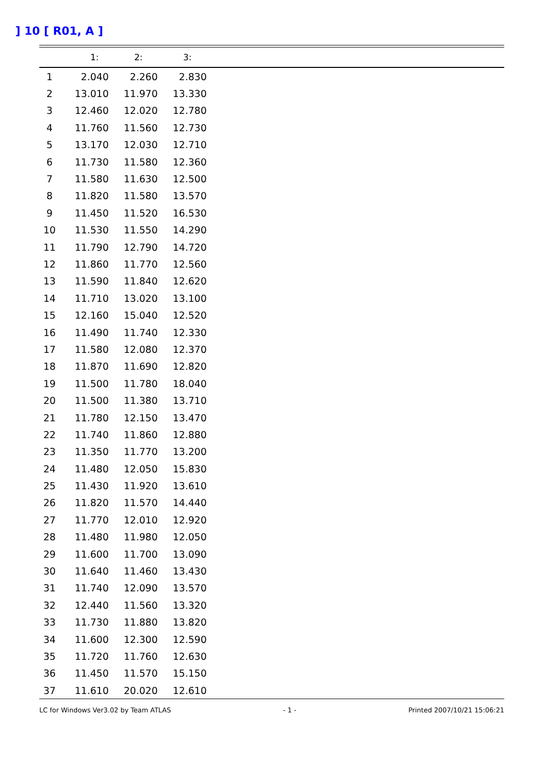] 10 [ R01, A ]
| | 1: | 2: | 3: | |
| --- | --- | --- | --- | --- |
| 1 | 2.040 | 2.260 | 2.830 | |
| 2 | 13.010 | 11.970 | 13.330 | |
| 3 | 12.460 | 12.020 | 12.780 | |
| 4 | 11.760 | 11.560 | 12.730 | |
| 5 | 13.170 | 12.030 | 12.710 | |
| 6 | 11.730 | 11.580 | 12.360 | |
| 7 | 11.580 | 11.630 | 12.500 | |
| 8 | 11.820 | 11.580 | 13.570 | |
| 9 | 11.450 | 11.520 | 16.530 | |
| 10 | 11.530 | 11.550 | 14.290 | |
| 11 | 11.790 | 12.790 | 14.720 | |
| 12 | 11.860 | 11.770 | 12.560 | |
| 13 | 11.590 | 11.840 | 12.620 | |
| 14 | 11.710 | 13.020 | 13.100 | |
| 15 | 12.160 | 15.040 | 12.520 | |
| 16 | 11.490 | 11.740 | 12.330 | |
| 17 | 11.580 | 12.080 | 12.370 | |
| 18 | 11.870 | 11.690 | 12.820 | |
| 19 | 11.500 | 11.780 | 18.040 | |
| 20 | 11.500 | 11.380 | 13.710 | |
| 21 | 11.780 | 12.150 | 13.470 | |
| 22 | 11.740 | 11.860 | 12.880 | |
| 23 | 11.350 | 11.770 | 13.200 | |
| 24 | 11.480 | 12.050 | 15.830 | |
| 25 | 11.430 | 11.920 | 13.610 | |
| 26 | 11.820 | 11.570 | 14.440 | |
| 27 | 11.770 | 12.010 | 12.920 | |
| 28 | 11.480 | 11.980 | 12.050 | |
| 29 | 11.600 | 11.700 | 13.090 | |
| 30 | 11.640 | 11.460 | 13.430 | |
| 31 | 11.740 | 12.090 | 13.570 | |
| 32 | 12.440 | 11.560 | 13.320 | |
| 33 | 11.730 | 11.880 | 13.820 | |
| 34 | 11.600 | 12.300 | 12.590 | |
| 35 | 11.720 | 11.760 | 12.630 | |
| 36 | 11.450 | 11.570 | 15.150 | |
| 37 | 11.610 | 20.020 | 12.610 | |
LC for Windows Ver3.02 by Team ATLAS - 1 - Printed 2007/10/21 15:06:21